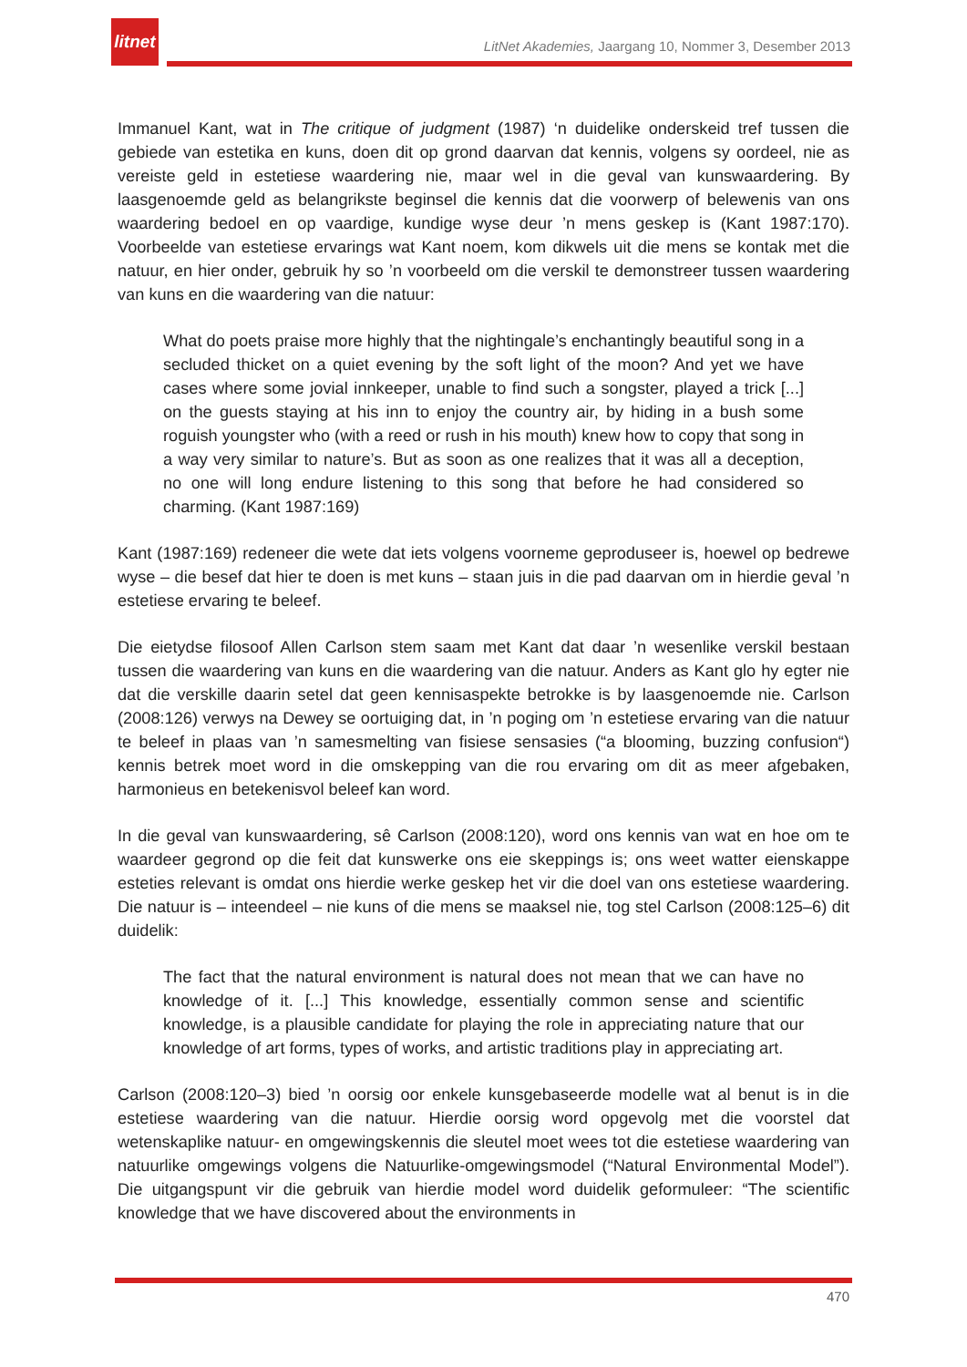litnet
LitNet Akademies, Jaargang 10, Nommer 3, Desember 2013
Immanuel Kant, wat in The critique of judgment (1987) ‘n duidelike onderskeid tref tussen die gebiede van estetika en kuns, doen dit op grond daarvan dat kennis, volgens sy oordeel, nie as vereiste geld in estetiese waardering nie, maar wel in die geval van kunswaardering. By laasgenoemde geld as belangrikste beginsel die kennis dat die voorwerp of belewenis van ons waardering bedoel en op vaardige, kundige wyse deur ’n mens geskep is (Kant 1987:170). Voorbeelde van estetiese ervarings wat Kant noem, kom dikwels uit die mens se kontak met die natuur, en hier onder, gebruik hy so ’n voorbeeld om die verskil te demonstreer tussen waardering van kuns en die waardering van die natuur:
What do poets praise more highly that the nightingale’s enchantingly beautiful song in a secluded thicket on a quiet evening by the soft light of the moon? And yet we have cases where some jovial innkeeper, unable to find such a songster, played a trick [...] on the guests staying at his inn to enjoy the country air, by hiding in a bush some roguish youngster who (with a reed or rush in his mouth) knew how to copy that song in a way very similar to nature’s. But as soon as one realizes that it was all a deception, no one will long endure listening to this song that before he had considered so charming. (Kant 1987:169)
Kant (1987:169) redeneer die wete dat iets volgens voorneme geproduseer is, hoewel op bedrewe wyse – die besef dat hier te doen is met kuns – staan juis in die pad daarvan om in hierdie geval ’n estetiese ervaring te beleef.
Die eietydse filosoof Allen Carlson stem saam met Kant dat daar ’n wesenlike verskil bestaan tussen die waardering van kuns en die waardering van die natuur. Anders as Kant glo hy egter nie dat die verskille daarin setel dat geen kennisaspekte betrokke is by laasgenoemde nie. Carlson (2008:126) verwys na Dewey se oortuiging dat, in ’n poging om ’n estetiese ervaring van die natuur te beleef in plaas van ’n samesmelting van fisiese sensasies (“a blooming, buzzing confusion“) kennis betrek moet word in die omskepping van die rou ervaring om dit as meer afgebaken, harmonieus en betekenisvol beleef kan word.
In die geval van kunswaardering, sê Carlson (2008:120), word ons kennis van wat en hoe om te waardeer gegrond op die feit dat kunswerke ons eie skeppings is; ons weet watter eienskappe esteties relevant is omdat ons hierdie werke geskep het vir die doel van ons estetiese waardering. Die natuur is – inteendeel – nie kuns of die mens se maaksel nie, tog stel Carlson (2008:125–6) dit duidelik:
The fact that the natural environment is natural does not mean that we can have no knowledge of it. [...] This knowledge, essentially common sense and scientific knowledge, is a plausible candidate for playing the role in appreciating nature that our knowledge of art forms, types of works, and artistic traditions play in appreciating art.
Carlson (2008:120–3) bied ’n oorsig oor enkele kunsgebaseerde modelle wat al benut is in die estetiese waardering van die natuur. Hierdie oorsig word opgevolg met die voorstel dat wetenskaplike natuur- en omgewingskennis die sleutel moet wees tot die estetiese waardering van natuurlike omgewings volgens die Natuurlike-omgewingsmodel (“Natural Environmental Model”). Die uitgangspunt vir die gebruik van hierdie model word duidelik geformuleer: “The scientific knowledge that we have discovered about the environments in
470